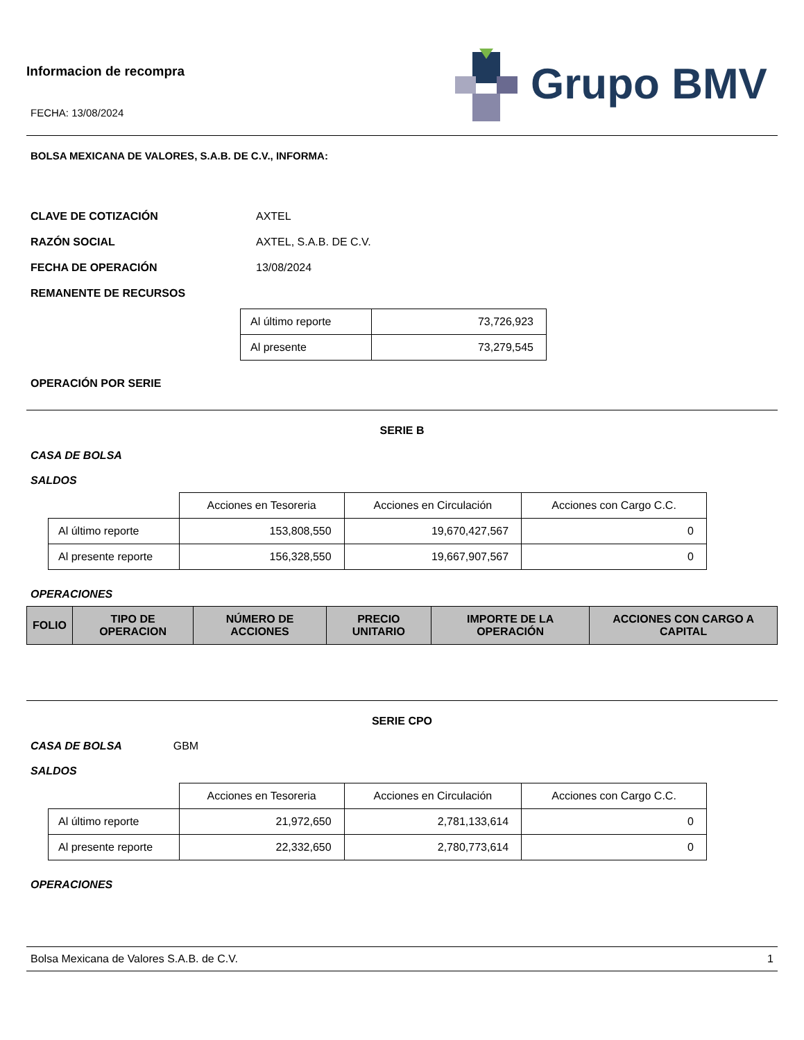Informacion de recompra
FECHA: 13/08/2024
Grupo BMV
BOLSA MEXICANA DE VALORES, S.A.B. DE C.V., INFORMA:
CLAVE DE COTIZACIÓN AXTEL
RAZÓN SOCIAL AXTEL, S.A.B. DE C.V.
FECHA DE OPERACIÓN 13/08/2024
REMANENTE DE RECURSOS
| Al último reporte | 73,726,923 |
| Al presente | 73,279,545 |
OPERACIÓN POR SERIE
SERIE B
CASA DE BOLSA
SALDOS
| | Acciones en Tesoreria | Acciones en Circulación | Acciones con Cargo C.C. |
| Al último reporte | 153,808,550 | 19,670,427,567 | 0 |
| Al presente reporte | 156,328,550 | 19,667,907,567 | 0 |
OPERACIONES
| FOLIO | TIPO DE OPERACION | NÚMERO DE ACCIONES | PRECIO UNITARIO | IMPORTE DE LA OPERACIÓN | ACCIONES CON CARGO A CAPITAL |
| --- | --- | --- | --- | --- | --- |
SERIE CPO
CASA DE BOLSA GBM
SALDOS
| | Acciones en Tesoreria | Acciones en Circulación | Acciones con Cargo C.C. |
| Al último reporte | 21,972,650 | 2,781,133,614 | 0 |
| Al presente reporte | 22,332,650 | 2,780,773,614 | 0 |
OPERACIONES
Bolsa Mexicana de Valores S.A.B. de C.V. 1